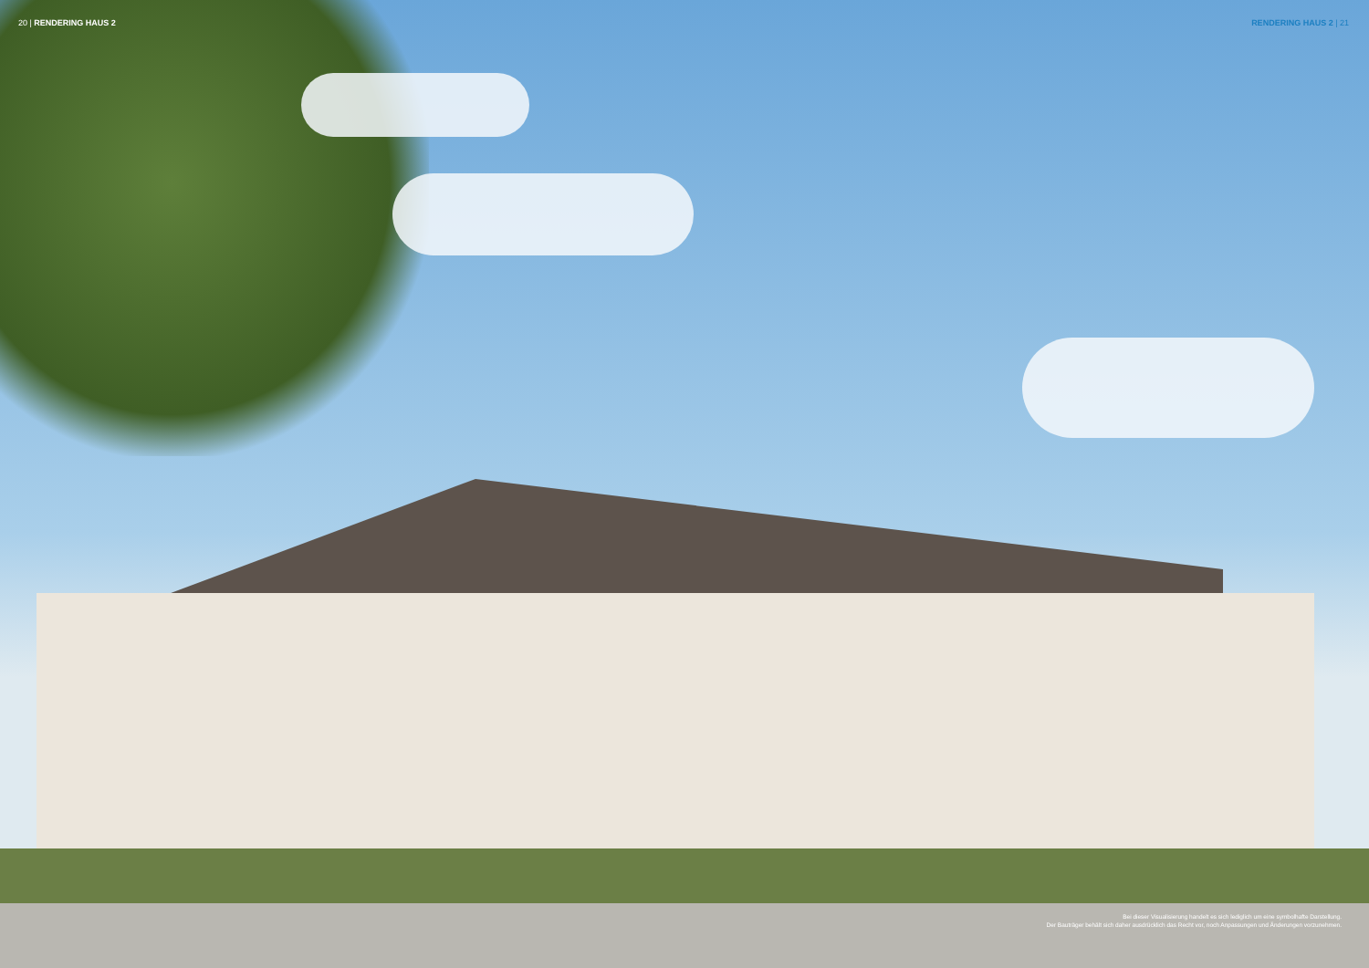20 | RENDERING HAUS 2 RENDERING HAUS 2 | 21
Bei dieser Visualisierung handelt es sich lediglich um eine symbolhafte Darstellung.
Der Bauträger behält sich daher ausdrücklich das Recht vor, noch Anpassungen und Änderungen vorzunehmen.